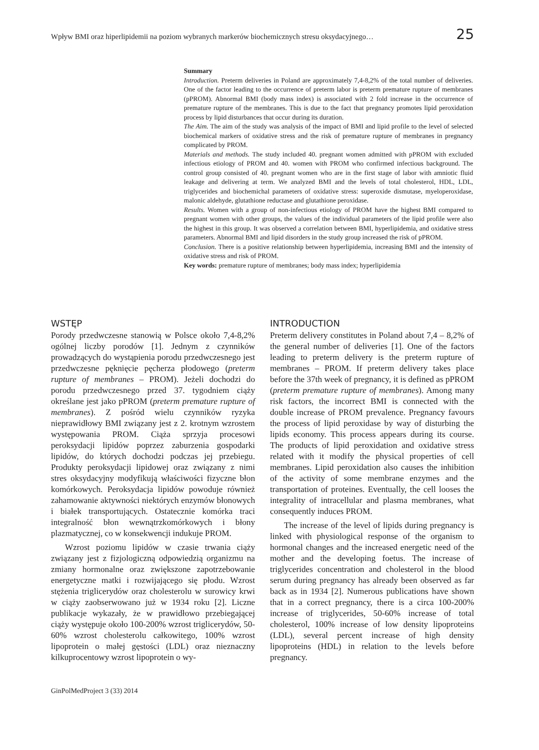Wpływ BMI oraz hiperlipidemii na poziom wybranych markerów biochemicznych stresu oksydacyjnego… 25
Summary
Introduction. Preterm deliveries in Poland are approximately 7,4-8,2% of the total number of deliveries. One of the factor leading to the occurrence of preterm labor is preterm premature rupture of membranes (pPROM). Abnormal BMI (body mass index) is associated with 2 fold increase in the occurrence of premature rupture of the membranes. This is due to the fact that pregnancy promotes lipid peroxidation process by lipid disturbances that occur during its duration.
The Aim. The aim of the study was analysis of the impact of BMI and lipid profile to the level of selected biochemical markers of oxidative stress and the risk of premature rupture of membranes in pregnancy complicated by PROM.
Materials and methods. The study included 40. pregnant women admitted with pPROM with excluded infectious etiology of PROM and 40. women with PROM who confirmed infectious background. The control group consisted of 40. pregnant women who are in the first stage of labor with amniotic fluid leakage and delivering at term. We analyzed BMI and the levels of total cholesterol, HDL, LDL, triglycerides and biochemichal parameters of oxidative stress: superoxide dismutase, myeloperoxidase, malonic aldehyde, glutathione reductase and glutathione peroxidase.
Results. Women with a group of non-infectious etiology of PROM have the highest BMI compared to pregnant women with other groups, the values of the individual parameters of the lipid profile were also the highest in this group. It was observed a correlation between BMI, hyperlipidemia, and oxidative stress parameters. Abnormal BMI and lipid disorders in the study group increased the risk of pPROM.
Conclusion. There is a positive relationship between hyperlipidemia, increasing BMI and the intensity of oxidative stress and risk of PROM.
Key words: premature rupture of membranes; body mass index; hyperlipidemia
WSTĘP
Porody przedwczesne stanowią w Polsce około 7,4-8,2% ogólnej liczby porodów [1]. Jednym z czynników prowadzących do wystąpienia porodu przedwczesnego jest przedwczesne pęknięcie pęcherza płodowego (preterm rupture of membranes – PROM). Jeżeli dochodzi do porodu przedwczesnego przed 37. tygodniem ciąży określane jest jako pPROM (preterm premature rupture of membranes). Z pośród wielu czynników ryzyka nieprawidłowy BMI związany jest z 2. krotnym wzrostem występowania PROM. Ciąża sprzyja procesowi peroksydacji lipidów poprzez zaburzenia gospodarki lipidów, do których dochodzi podczas jej przebiegu. Produkty peroksydacji lipidowej oraz związany z nimi stres oksydacyjny modyfikują właściwości fizyczne błon komórkowych. Peroksydacja lipidów powoduje również zahamowanie aktywności niektórych enzymów błonowych i białek transportujących. Ostatecznie komórka traci integralność błon wewnątrzkomórkowych i błony plazmatycznej, co w konsekwencji indukuje PROM.
Wzrost poziomu lipidów w czasie trwania ciąży związany jest z fizjologiczną odpowiedzią organizmu na zmiany hormonalne oraz zwiększone zapotrzebowanie energetyczne matki i rozwijającego się płodu. Wzrost stężenia triglicerydów oraz cholesterolu w surowicy krwi w ciąży zaobserwowano już w 1934 roku [2]. Liczne publikacje wykazały, że w prawidłowo przebiegającej ciąży występuje około 100-200% wzrost triglicerydów, 50-60% wzrost cholesterolu całkowitego, 100% wzrost lipoprotein o małej gęstości (LDL) oraz nieznaczny kilkuprocentowy wzrost lipoprotein o wy-
INTRODUCTION
Preterm delivery constitutes in Poland about 7,4 – 8,2% of the general number of deliveries [1]. One of the factors leading to preterm delivery is the preterm rupture of membranes – PROM. If preterm delivery takes place before the 37th week of pregnancy, it is defined as pPROM (preterm premature rupture of membranes). Among many risk factors, the incorrect BMI is connected with the double increase of PROM prevalence. Pregnancy favours the process of lipid peroxidase by way of disturbing the lipids economy. This process appears during its course. The products of lipid peroxidation and oxidative stress related with it modify the physical properties of cell membranes. Lipid peroxidation also causes the inhibition of the activity of some membrane enzymes and the transportation of proteines. Eventually, the cell looses the integrality of intracellular and plasma membranes, what consequently induces PROM.
The increase of the level of lipids during pregnancy is linked with physiological response of the organism to hormonal changes and the increased energetic need of the mother and the developing foetus. The increase of triglycerides concentration and cholesterol in the blood serum during pregnancy has already been observed as far back as in 1934 [2]. Numerous publications have shown that in a correct pregnancy, there is a circa 100-200% increase of triglycerides, 50-60% increase of total cholesterol, 100% increase of low density lipoproteins (LDL), several percent increase of high density lipoproteins (HDL) in relation to the levels before pregnancy.
GinPolMedProject 3 (33) 2014